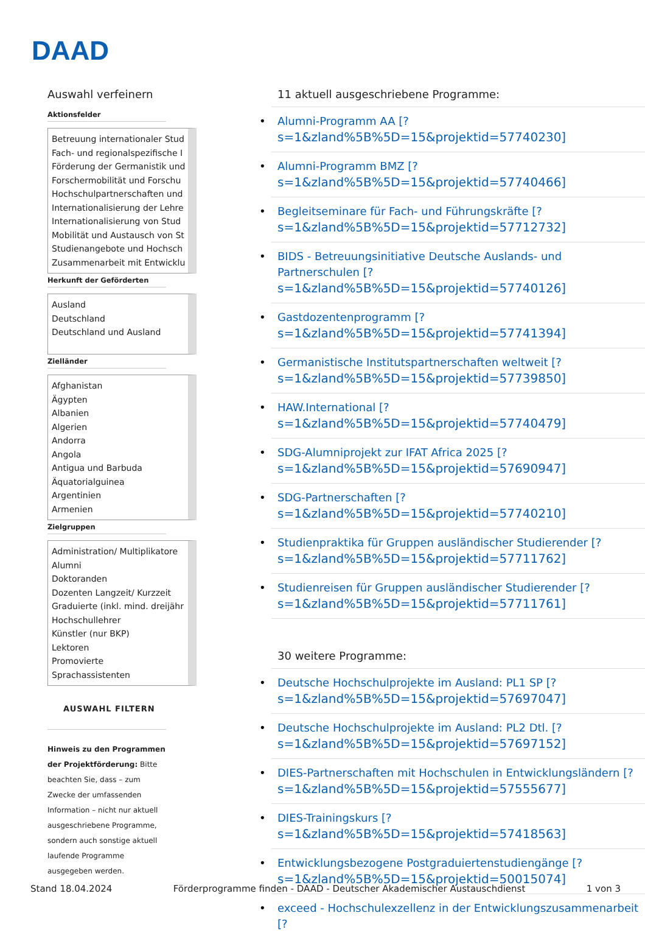DAAD
Auswahl verfeinern
Aktionsfelder
Betreuung internationaler Stud
Fach- und regionalspezifische I
Förderung der Germanistik und
Forschermobilität und Forschu
Hochschulpartnerschaften und
Internationalisierung der Lehre
Internationalisierung von Stud
Mobilität und Austausch von St
Studienangebote und Hochsch
Zusammenarbeit mit Entwicklu
Herkunft der Geförderten
Ausland
Deutschland
Deutschland und Ausland
Zielländer
Afghanistan
Ägypten
Albanien
Algerien
Andorra
Angola
Antigua und Barbuda
Äquatorialguinea
Argentinien
Armenien
Zielgruppen
Administration/ Multiplikatore
Alumni
Doktoranden
Dozenten Langzeit/ Kurzzeit
Graduierte (inkl. mind. dreijähr
Hochschullehrer
Künstler (nur BKP)
Lektoren
Promovierte
Sprachassistenten
AUSWAHL FILTERN
Hinweis zu den Programmen der Projektförderung: Bitte beachten Sie, dass – zum Zwecke der umfassenden Information – nicht nur aktuell ausgeschriebene Programme, sondern auch sonstige aktuell laufende Programme ausgegeben werden.
11 aktuell ausgeschriebene Programme:
Alumni-Programm AA [?
s=1&zland%5B%5D=15&projektid=57740230]
Alumni-Programm BMZ [?
s=1&zland%5B%5D=15&projektid=57740466]
Begleitseminare für Fach- und Führungskräfte [?
s=1&zland%5B%5D=15&projektid=57712732]
BIDS - Betreuungsinitiative Deutsche Auslands- und Partnerschulen [?
s=1&zland%5B%5D=15&projektid=57740126]
Gastdozentenprogramm [?
s=1&zland%5B%5D=15&projektid=57741394]
Germanistische Institutspartnerschaften weltweit [?
s=1&zland%5B%5D=15&projektid=57739850]
HAW.International [?
s=1&zland%5B%5D=15&projektid=57740479]
SDG-Alumniprojekt zur IFAT Africa 2025 [?
s=1&zland%5B%5D=15&projektid=57690947]
SDG-Partnerschaften [?
s=1&zland%5B%5D=15&projektid=57740210]
Studienpraktika für Gruppen ausländischer Studierender [?
s=1&zland%5B%5D=15&projektid=57711762]
Studienreisen für Gruppen ausländischer Studierender [?
s=1&zland%5B%5D=15&projektid=57711761]
30 weitere Programme:
Deutsche Hochschulprojekte im Ausland: PL1 SP [?
s=1&zland%5B%5D=15&projektid=57697047]
Deutsche Hochschulprojekte im Ausland: PL2 Dtl. [?
s=1&zland%5B%5D=15&projektid=57697152]
DIES-Partnerschaften mit Hochschulen in Entwicklungsländern [?
s=1&zland%5B%5D=15&projektid=57555677]
DIES-Trainingskurs [?
s=1&zland%5B%5D=15&projektid=57418563]
Entwicklungsbezogene Postgraduiertenstudiengänge [?
s=1&zland%5B%5D=15&projektid=50015074]
exceed - Hochschulexzellenz in der Entwicklungszusammenarbeit [?
Stand 18.04.2024 Förderprogramme finden - DAAD - Deutscher Akademischer Austauschdienst 1 von 3